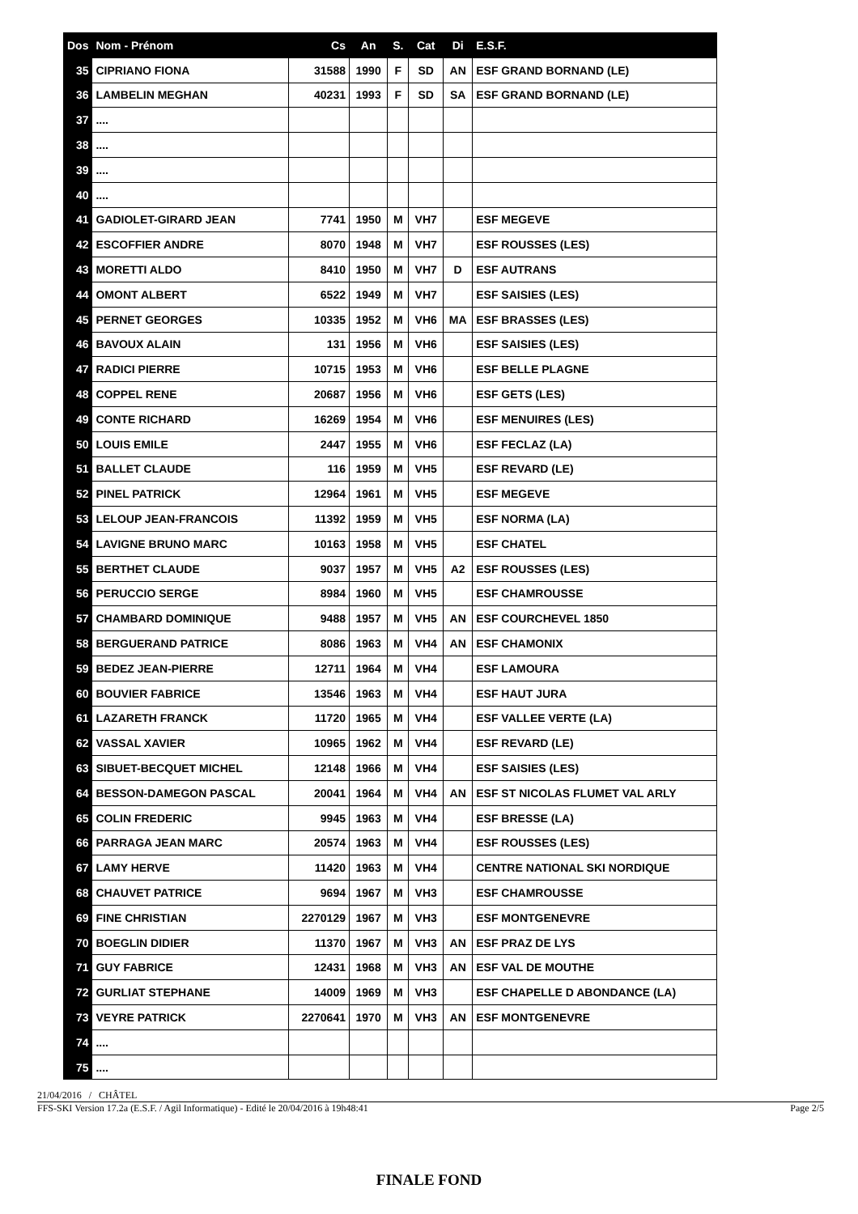| Dos | Nom - Prénom | Cs | An | S. | Cat | Di | E.S.F. |
| --- | --- | --- | --- | --- | --- | --- | --- |
| 35 | CIPRIANO FIONA | 31588 | 1990 | F | SD | AN | ESF GRAND BORNAND (LE) |
| 36 | LAMBELIN MEGHAN | 40231 | 1993 | F | SD | SA | ESF GRAND BORNAND (LE) |
| 37 | .... | | | | | | |
| 38 | .... | | | | | | |
| 39 | .... | | | | | | |
| 40 | .... | | | | | | |
| 41 | GADIOLET-GIRARD JEAN | 7741 | 1950 | M | VH7 | | ESF MEGEVE |
| 42 | ESCOFFIER ANDRE | 8070 | 1948 | M | VH7 | | ESF ROUSSES (LES) |
| 43 | MORETTI ALDO | 8410 | 1950 | M | VH7 | D | ESF AUTRANS |
| 44 | OMONT ALBERT | 6522 | 1949 | M | VH7 | | ESF SAISIES (LES) |
| 45 | PERNET GEORGES | 10335 | 1952 | M | VH6 | MA | ESF BRASSES (LES) |
| 46 | BAVOUX ALAIN | 131 | 1956 | M | VH6 | | ESF SAISIES (LES) |
| 47 | RADICI PIERRE | 10715 | 1953 | M | VH6 | | ESF BELLE PLAGNE |
| 48 | COPPEL RENE | 20687 | 1956 | M | VH6 | | ESF GETS (LES) |
| 49 | CONTE RICHARD | 16269 | 1954 | M | VH6 | | ESF MENUIRES (LES) |
| 50 | LOUIS EMILE | 2447 | 1955 | M | VH6 | | ESF FECLAZ (LA) |
| 51 | BALLET CLAUDE | 116 | 1959 | M | VH5 | | ESF REVARD (LE) |
| 52 | PINEL PATRICK | 12964 | 1961 | M | VH5 | | ESF MEGEVE |
| 53 | LELOUP JEAN-FRANCOIS | 11392 | 1959 | M | VH5 | | ESF NORMA (LA) |
| 54 | LAVIGNE BRUNO MARC | 10163 | 1958 | M | VH5 | | ESF CHATEL |
| 55 | BERTHET CLAUDE | 9037 | 1957 | M | VH5 | A2 | ESF ROUSSES (LES) |
| 56 | PERUCCIO SERGE | 8984 | 1960 | M | VH5 | | ESF CHAMROUSSE |
| 57 | CHAMBARD DOMINIQUE | 9488 | 1957 | M | VH5 | AN | ESF COURCHEVEL 1850 |
| 58 | BERGUERAND PATRICE | 8086 | 1963 | M | VH4 | AN | ESF CHAMONIX |
| 59 | BEDEZ JEAN-PIERRE | 12711 | 1964 | M | VH4 | | ESF LAMOURA |
| 60 | BOUVIER FABRICE | 13546 | 1963 | M | VH4 | | ESF HAUT JURA |
| 61 | LAZARETH FRANCK | 11720 | 1965 | M | VH4 | | ESF VALLEE VERTE (LA) |
| 62 | VASSAL XAVIER | 10965 | 1962 | M | VH4 | | ESF REVARD (LE) |
| 63 | SIBUET-BECQUET MICHEL | 12148 | 1966 | M | VH4 | | ESF SAISIES (LES) |
| 64 | BESSON-DAMEGON PASCAL | 20041 | 1964 | M | VH4 | AN | ESF ST NICOLAS FLUMET VAL ARLY |
| 65 | COLIN FREDERIC | 9945 | 1963 | M | VH4 | | ESF BRESSE (LA) |
| 66 | PARRAGA JEAN MARC | 20574 | 1963 | M | VH4 | | ESF ROUSSES (LES) |
| 67 | LAMY HERVE | 11420 | 1963 | M | VH4 | | CENTRE NATIONAL SKI NORDIQUE |
| 68 | CHAUVET PATRICE | 9694 | 1967 | M | VH3 | | ESF CHAMROUSSE |
| 69 | FINE CHRISTIAN | 2270129 | 1967 | M | VH3 | | ESF MONTGENEVRE |
| 70 | BOEGLIN DIDIER | 11370 | 1967 | M | VH3 | AN | ESF PRAZ DE LYS |
| 71 | GUY FABRICE | 12431 | 1968 | M | VH3 | AN | ESF VAL DE MOUTHE |
| 72 | GURLIAT STEPHANE | 14009 | 1969 | M | VH3 | | ESF CHAPELLE D ABONDANCE (LA) |
| 73 | VEYRE PATRICK | 2270641 | 1970 | M | VH3 | AN | ESF MONTGENEVRE |
| 74 | .... | | | | | | |
| 75 | .... | | | | | | |
21/04/2016 / CHÂTEL
FFS-SKI Version 17.2a (E.S.F. / Agil Informatique) - Edité le 20/04/2016 à 19h48:41 Page 2/5
FINALE FOND